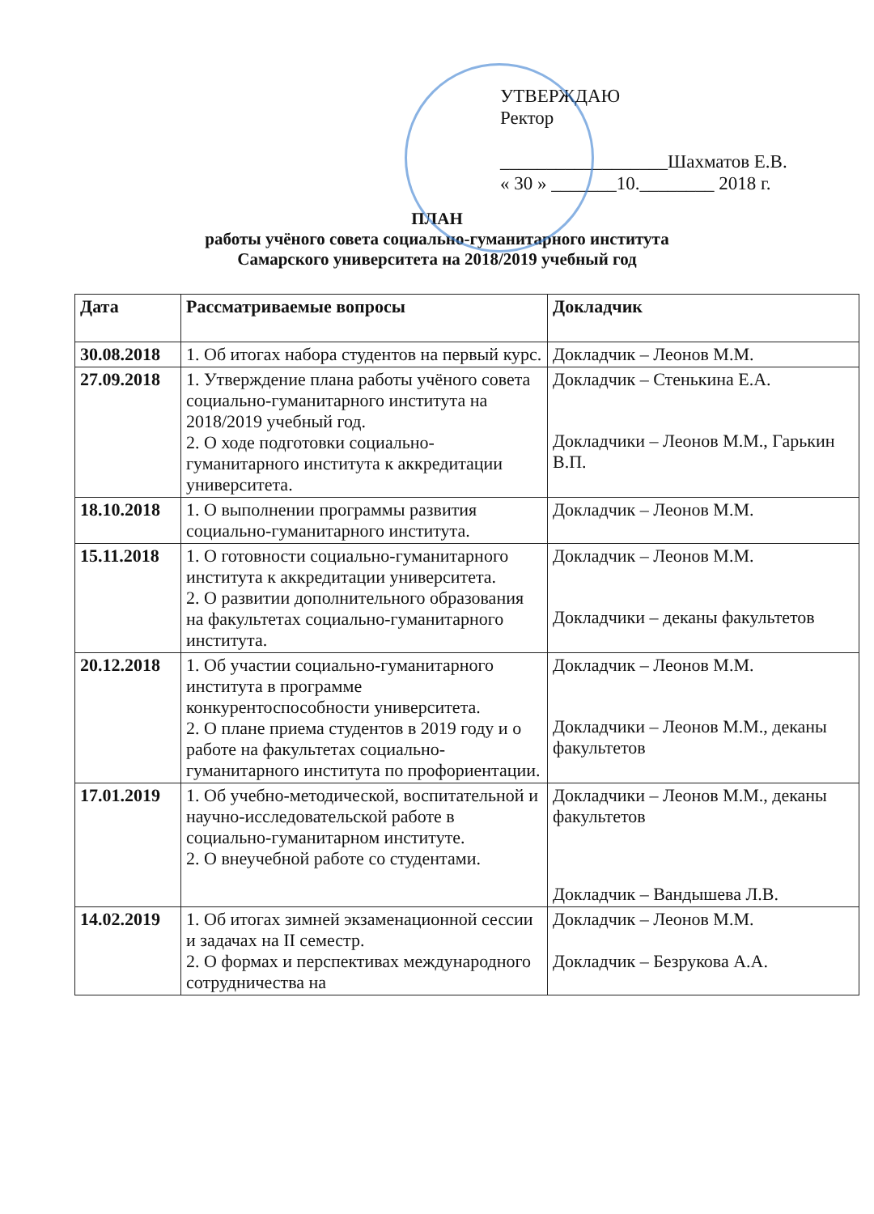УТВЕРЖДАЮ
Ректор
__________________Шахматов Е.В.
« 30 » _______10.________ 2018 г.
ПЛАН
работы учёного совета социально-гуманитарного института
Самарского университета на 2018/2019 учебный год
| Дата | Рассматриваемые вопросы | Докладчик |
| --- | --- | --- |
| 30.08.2018 | 1. Об итогах набора студентов на первый курс. | Докладчик – Леонов М.М. |
| 27.09.2018 | 1. Утверждение плана работы учёного совета социально-гуманитарного института на 2018/2019 учебный год. 2. О ходе подготовки социально-гуманитарного института к аккредитации университета. | Докладчик – Стенькина Е.А. Докладчики – Леонов М.М., Гарькин В.П. |
| 18.10.2018 | 1. О выполнении программы развития социально-гуманитарного института. | Докладчик – Леонов М.М. |
| 15.11.2018 | 1. О готовности социально-гуманитарного института к аккредитации университета. 2. О развитии дополнительного образования на факультетах социально-гуманитарного института. | Докладчик – Леонов М.М. Докладчики – деканы факультетов |
| 20.12.2018 | 1. Об участии социально-гуманитарного института в программе конкурентоспособности университета. 2. О плане приема студентов в 2019 году и о работе на факультетах социально-гуманитарного института по профориентации. | Докладчик – Леонов М.М. Докладчики – Леонов М.М., деканы факультетов |
| 17.01.2019 | 1. Об учебно-методической, воспитательной и научно-исследовательской работе в социально-гуманитарном институте. 2. О внеучебной работе со студентами. | Докладчики – Леонов М.М., деканы факультетов Докладчик – Вандышева Л.В. |
| 14.02.2019 | 1. Об итогах зимней экзаменационной сессии и задачах на II семестр. 2. О формах и перспективах международного сотрудничества на | Докладчик – Леонов М.М. Докладчик – Безрукова А.А. |